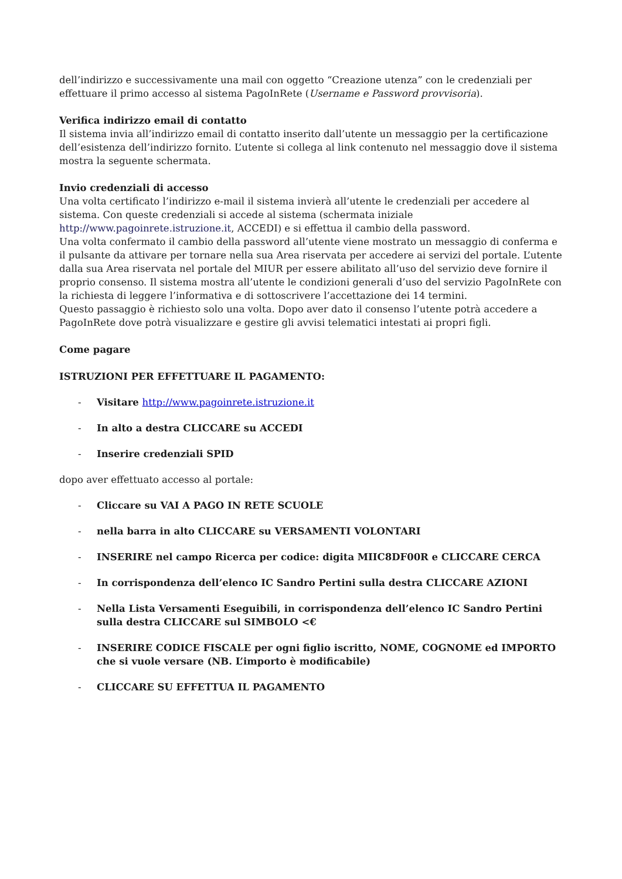dell’indirizzo e successivamente una mail con oggetto “Creazione utenza” con le credenziali per effettuare il primo accesso al sistema PagoInRete (Username e Password provvisoria).
Verifica indirizzo email di contatto
Il sistema invia all’indirizzo email di contatto inserito dall’utente un messaggio per la certificazione dell’esistenza dell’indirizzo fornito. L’utente si collega al link contenuto nel messaggio dove il sistema mostra la seguente schermata.
Invio credenziali di accesso
Una volta certificato l’indirizzo e-mail il sistema invierà all’utente le credenziali per accedere al sistema. Con queste credenziali si accede al sistema (schermata iniziale http://www.pagoinrete.istruzione.it, ACCEDI) e si effettua il cambio della password.
Una volta confermato il cambio della password all’utente viene mostrato un messaggio di conferma e il pulsante da attivare per tornare nella sua Area riservata per accedere ai servizi del portale. L’utente dalla sua Area riservata nel portale del MIUR per essere abilitato all’uso del servizio deve fornire il proprio consenso. Il sistema mostra all’utente le condizioni generali d’uso del servizio PagoInRete con la richiesta di leggere l’informativa e di sottoscrivere l’accettazione dei 14 termini.
Questo passaggio è richiesto solo una volta. Dopo aver dato il consenso l’utente potrà accedere a PagoInRete dove potrà visualizzare e gestire gli avvisi telematici intestati ai propri figli.
Come pagare
ISTRUZIONI PER EFFETTUARE IL PAGAMENTO:
- Visitare http://www.pagoinrete.istruzione.it
- In alto a destra CLICCARE su ACCEDI
- Inserire credenziali SPID
dopo aver effettuato accesso al portale:
- Cliccare su VAI A PAGO IN RETE SCUOLE
- nella barra in alto CLICCARE su VERSAMENTI VOLONTARI
- INSERIRE nel campo Ricerca per codice: digita MIIC8DF00R e CLICCARE CERCA
- In corrispondenza dell’elenco IC Sandro Pertini sulla destra CLICCARE AZIONI
- Nella Lista Versamenti Eseguibili, in corrispondenza dell’elenco IC Sandro Pertini sulla destra CLICCARE sul SIMBOLO <€
- INSERIRE CODICE FISCALE per ogni figlio iscritto, NOME, COGNOME ed IMPORTO che si vuole versare (NB. L’importo è modificabile)
- CLICCARE SU EFFETTUA IL PAGAMENTO